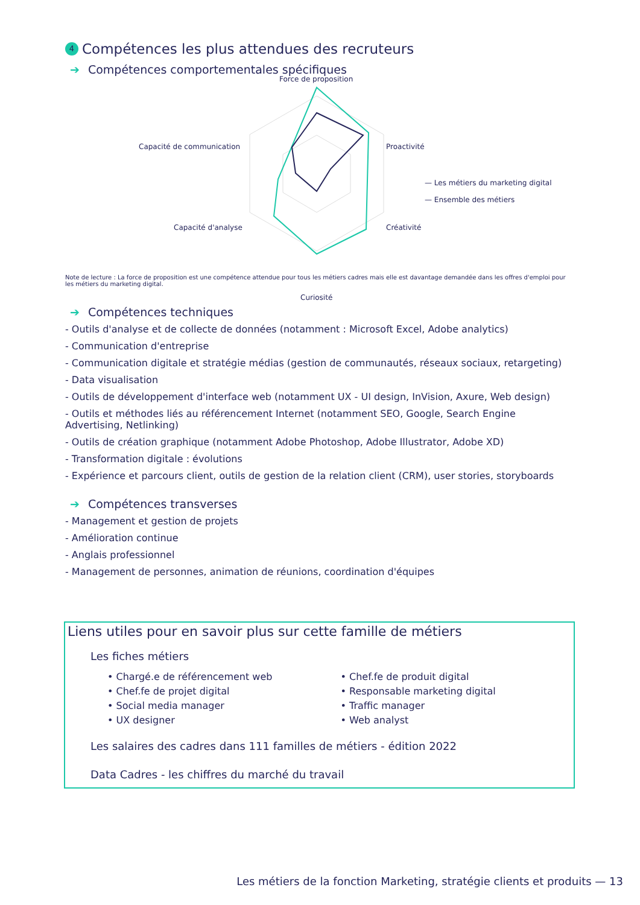4 Compétences les plus attendues des recruteurs
➔ Compétences comportementales spécifiques
Force de propositio​n
Proactivité
Créativité
Curiosité
Capacité d'analyse
Capacité de communication
— Les métiers du marketing digital
— Ensemble des métiers
Note de lecture : La force de proposition est une compétence attendue pour tous les métiers cadres mais elle est davantage demandée dans les offres d'emploi pour les métiers du marketing digital.
➔ Compétences techniques
- Outils d'analyse et de collecte de données (notamment : Microsoft Excel, Adobe analytics)
- Communication d'entreprise
- Communication digitale et stratégie médias (gestion de communautés, réseaux sociaux, retargeting)
- Data visualisation
- Outils de développement d'interface web (notamment UX - UI design, InVision, Axure, Web design)
- Outils et méthodes liés au référencement Internet (notamment SEO, Google, Search Engine Advertising, Netlinking)
- Outils de création graphique (notamment Adobe Photoshop, Adobe Illustrator, Adobe XD)
- Transformation digitale : évolutions
- Expérience et parcours client, outils de gestion de la relation client (CRM), user stories, storyboards
➔ Compétences transverses
- Management et gestion de projets
- Amélioration continue
- Anglais professionnel
- Management de personnes, animation de réunions, coordination d'équipes
Liens utiles pour en savoir plus sur cette famille de métiers
Les fiches métiers
• Chargé.e de référencement web
• Chef.fe de projet digital
• Social media manager
• UX designer
• Chef.fe de produit digital
• Responsable marketing digital
• Traffic manager
• Web analyst
Les salaires des cadres dans 111 familles de métiers - édition 2022
Data Cadres - les chiffres du marché du travail
Les métiers de la fonction Marketing, stratégie clients et produits — 13